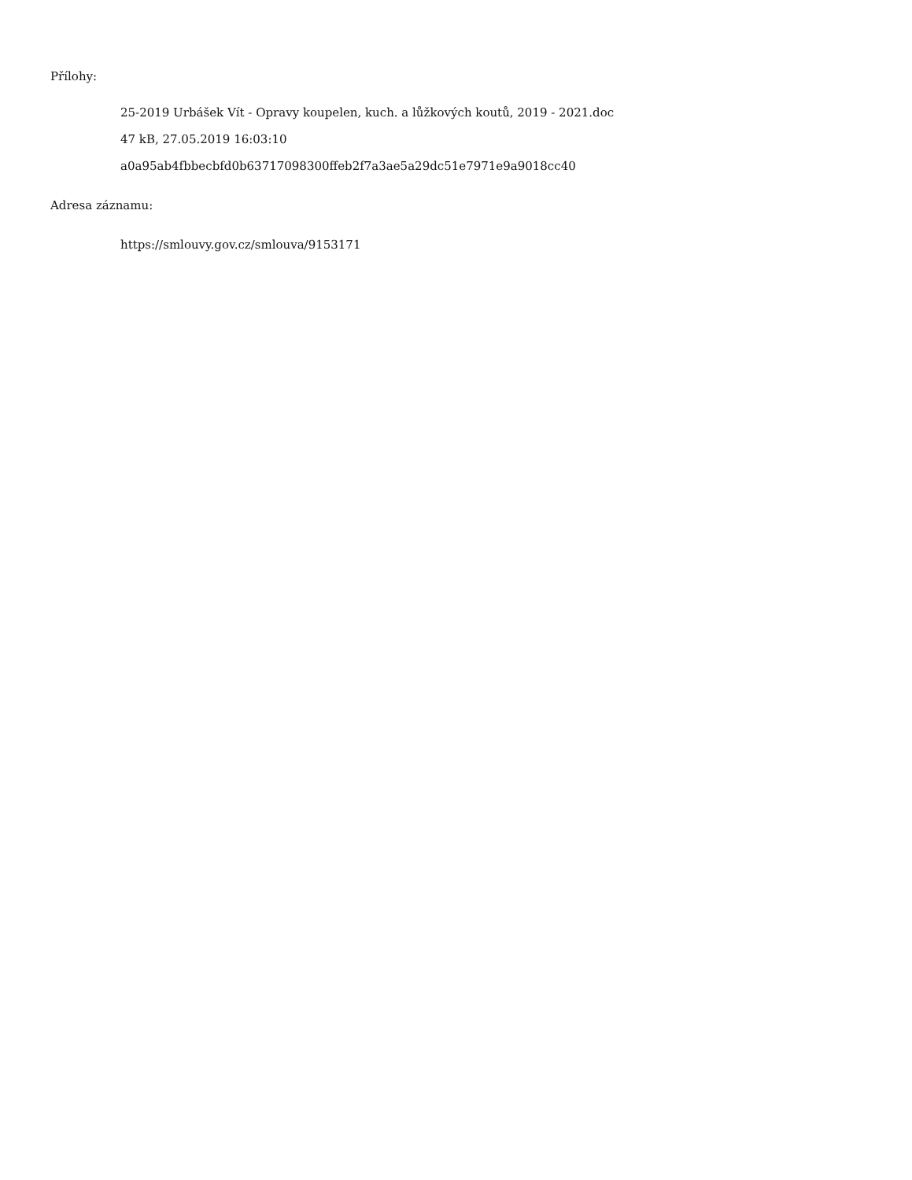Přílohy:
25-2019 Urbášek Vít - Opravy koupelen, kuch. a lůžkových koutů, 2019 - 2021.doc
47 kB, 27.05.2019 16:03:10
a0a95ab4fbbecbfd0b63717098300ffeb2f7a3ae5a29dc51e7971e9a9018cc40
Adresa záznamu:
https://smlouvy.gov.cz/smlouva/9153171